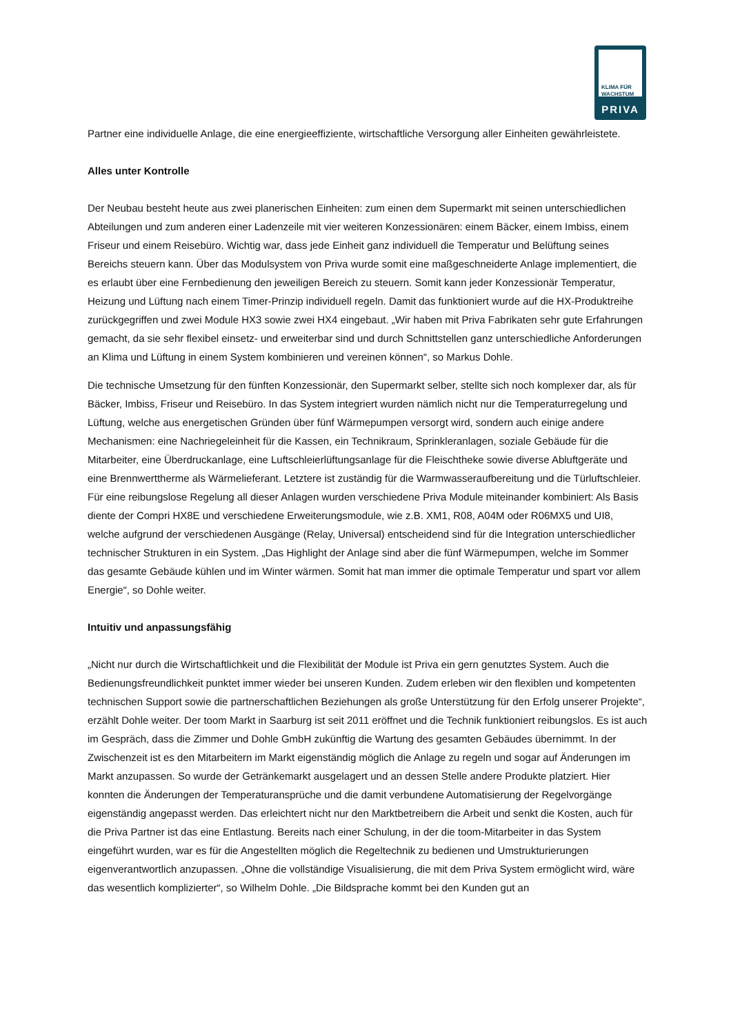KLIMA FÜR WACHSTUM
PRIVA
Partner eine individuelle Anlage, die eine energieeffiziente, wirtschaftliche Versorgung aller Einheiten gewährleistete.
Alles unter Kontrolle
Der Neubau besteht heute aus zwei planerischen Einheiten: zum einen dem Supermarkt mit seinen unterschiedlichen Abteilungen und zum anderen einer Ladenzeile mit vier weiteren Konzessionären: einem Bäcker, einem Imbiss, einem Friseur und einem Reisebüro. Wichtig war, dass jede Einheit ganz individuell die Temperatur und Belüftung seines Bereichs steuern kann. Über das Modulsystem von Priva wurde somit eine maßgeschneiderte Anlage implementiert, die es erlaubt über eine Fernbedienung den jeweiligen Bereich zu steuern. Somit kann jeder Konzessionär Temperatur, Heizung und Lüftung nach einem Timer-Prinzip individuell regeln. Damit das funktioniert wurde auf die HX-Produktreihe zurückgegriffen und zwei Module HX3 sowie zwei HX4 eingebaut. „Wir haben mit Priva Fabrikaten sehr gute Erfahrungen gemacht, da sie sehr flexibel einsetz- und erweiterbar sind und durch Schnittstellen ganz unterschiedliche Anforderungen an Klima und Lüftung in einem System kombinieren und vereinen können“, so Markus Dohle.
Die technische Umsetzung für den fünften Konzessionär, den Supermarkt selber, stellte sich noch komplexer dar, als für Bäcker, Imbiss, Friseur und Reisebüro. In das System integriert wurden nämlich nicht nur die Temperaturregelung und Lüftung, welche aus energetischen Gründen über fünf Wärmepumpen versorgt wird, sondern auch einige andere Mechanismen: eine Nachriegeleinheit für die Kassen, ein Technikraum, Sprinkleranlagen, soziale Gebäude für die Mitarbeiter, eine Überdruckanlage, eine Luftschleierlüftungsanlage für die Fleischtheke sowie diverse Abluftgeräte und eine Brennwerttherme als Wärmelieferant. Letztere ist zuständig für die Warmwasseraufbereitung und die Türluftschleier. Für eine reibungslose Regelung all dieser Anlagen wurden verschiedene Priva Module miteinander kombiniert: Als Basis diente der Compri HX8E und verschiedene Erweiterungsmodule, wie z.B. XM1, R08, A04M oder R06MX5 und UI8, welche aufgrund der verschiedenen Ausgänge (Relay, Universal) entscheidend sind für die Integration unterschiedlicher technischer Strukturen in ein System. „Das Highlight der Anlage sind aber die fünf Wärmepumpen, welche im Sommer das gesamte Gebäude kühlen und im Winter wärmen. Somit hat man immer die optimale Temperatur und spart vor allem Energie“, so Dohle weiter.
Intuitiv und anpassungsfähig
„Nicht nur durch die Wirtschaftlichkeit und die Flexibilität der Module ist Priva ein gern genutztes System. Auch die Bedienungsfreundlichkeit punktet immer wieder bei unseren Kunden. Zudem erleben wir den flexiblen und kompetenten technischen Support sowie die partnerschaftlichen Beziehungen als große Unterstützung für den Erfolg unserer Projekte“, erzählt Dohle weiter. Der toom Markt in Saarburg ist seit 2011 eröffnet und die Technik funktioniert reibungslos. Es ist auch im Gespräch, dass die Zimmer und Dohle GmbH zukünftig die Wartung des gesamten Gebäudes übernimmt. In der Zwischenzeit ist es den Mitarbeitern im Markt eigenständig möglich die Anlage zu regeln und sogar auf Änderungen im Markt anzupassen. So wurde der Getränkemarkt ausgelagert und an dessen Stelle andere Produkte platziert. Hier konnten die Änderungen der Temperaturansprüche und die damit verbundene Automatisierung der Regelvorgänge eigenständig angepasst werden. Das erleichtert nicht nur den Marktbetreibern die Arbeit und senkt die Kosten, auch für die Priva Partner ist das eine Entlastung. Bereits nach einer Schulung, in der die toom-Mitarbeiter in das System eingeführt wurden, war es für die Angestellten möglich die Regeltechnik zu bedienen und Umstrukturierungen eigenverantwortlich anzupassen. „Ohne die vollständige Visualisierung, die mit dem Priva System ermöglicht wird, wäre das wesentlich komplizierter“, so Wilhelm Dohle. „Die Bildsprache kommt bei den Kunden gut an